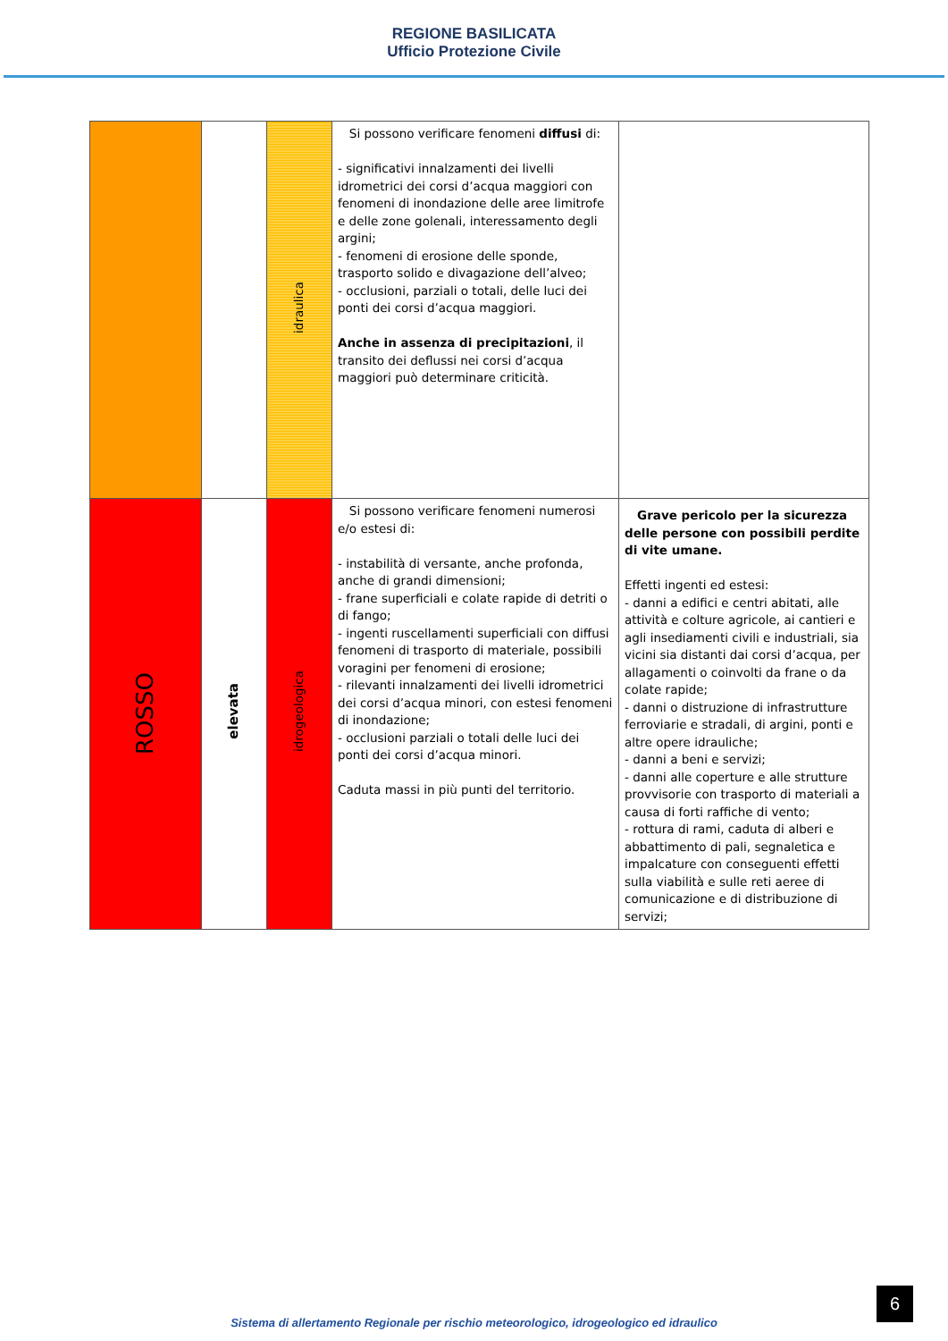REGIONE BASILICATA
Ufficio Protezione Civile
| | | idraulica | Si possono verificare fenomeni diffusi di: - significativi innalzamenti dei livelli idrometrici dei corsi d’acqua maggiori con fenomeni di inondazione delle aree limitrofe e delle zone golenali, interessamento degli argini; - fenomeni di erosione delle sponde, trasporto solido e divagazione dell’alveo; - occlusioni, parziali o totali, delle luci dei ponti dei corsi d’acqua maggiori. Anche in assenza di precipitazioni , il transito dei deflussi nei corsi d’acqua maggiori può determinare criticità. | |
| ROSSO | elevata | idrogeologica | Si possono verificare fenomeni numerosi e/o estesi di: - instabilità di versante, anche profonda, anche di grandi dimensioni; - frane superficiali e colate rapide di detriti o di fango; - ingenti ruscellamenti superficiali con diffusi fenomeni di trasporto di materiale, possibili voragini per fenomeni di erosione; - rilevanti innalzamenti dei livelli idrometrici dei corsi d’acqua minori, con estesi fenomeni di inondazione; - occlusioni parziali o totali delle luci dei ponti dei corsi d’acqua minori. Caduta massi in più punti del territorio. | Grave pericolo per la sicurezza delle persone con possibili perdite di vite umane. Effetti ingenti ed estesi: - danni a edifici e centri abitati, alle attività e colture agricole, ai cantieri e agli insediamenti civili e industriali, sia vicini sia distanti dai corsi d’acqua, per allagamenti o coinvolti da frane o da colate rapide; - danni o distruzione di infrastrutture ferroviarie e stradali, di argini, ponti e altre opere idrauliche; - danni a beni e servizi; - danni alle coperture e alle strutture provvisorie con trasporto di materiali a causa di forti raffiche di vento; - rottura di rami, caduta di alberi e abbattimento di pali, segnaletica e impalcature con conseguenti effetti sulla viabilità e sulle reti aeree di comunicazione e di distribuzione di servizi; |
6
Sistema di allertamento Regionale per rischio meteorologico, idrogeologico ed idraulico